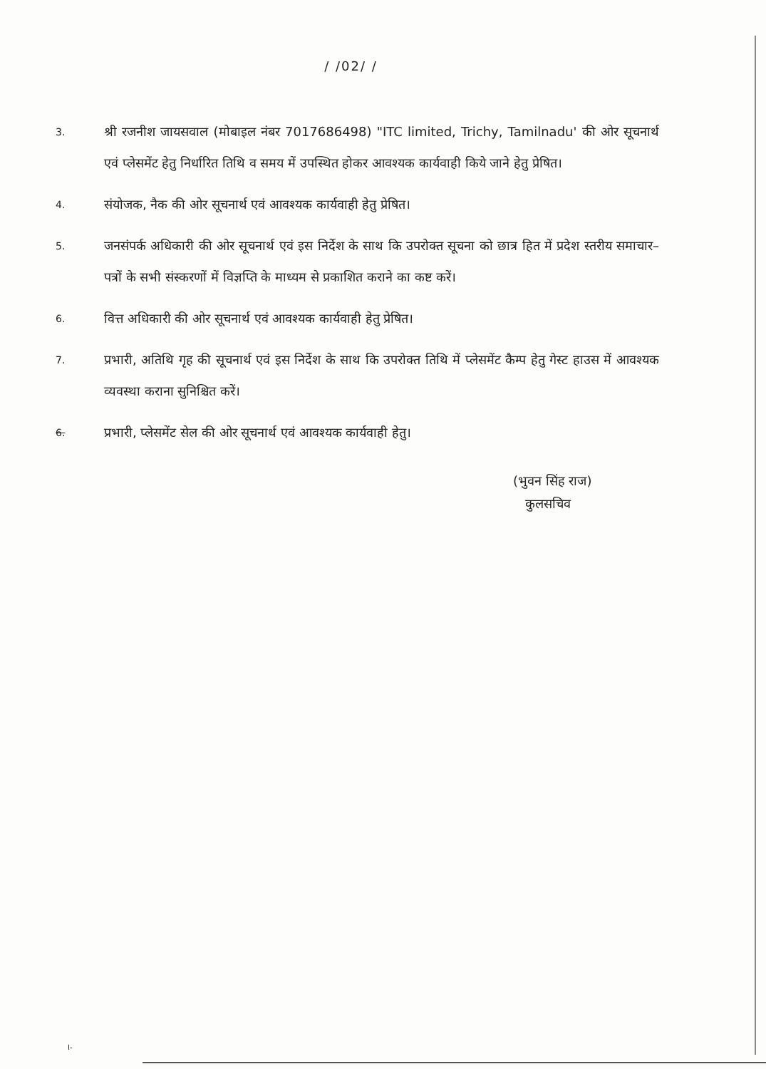/ /02/ /
3.
श्री रजनीश जायसवाल (मोबाइल नंबर 7017686498) "ITC limited, Trichy, Tamilnadu' की ओर सूचनार्थ एवं प्लेसमेंट हेतु निर्धारित तिथि व समय में उपस्थित होकर आवश्यक कार्यवाही किये जाने हेतु प्रेषित।
4.
संयोजक, नैक की ओर सूचनार्थ एवं आवश्यक कार्यवाही हेतु प्रेषित।
5.
जनसंपर्क अधिकारी की ओर सूचनार्थ एवं इस निर्देश के साथ कि उपरोक्त सूचना को छात्र हित में प्रदेश स्तरीय समाचार–पत्रों के सभी संस्करणों में विज्ञप्ति के माध्यम से प्रकाशित कराने का कष्ट करें।
6.
वित्त अधिकारी की ओर सूचनार्थ एवं आवश्यक कार्यवाही हेतु प्रेषित।
7.
प्रभारी, अतिथि गृह की सूचनार्थ एवं इस निर्देश के साथ कि उपरोक्त तिथि में प्लेसमेंट कैम्प हेतु गेस्ट हाउस में आवश्यक व्यवस्था कराना सुनिश्चित करें।
6.
प्रभारी, प्लेसमेंट सेल की ओर सूचनार्थ एवं आवश्यक कार्यवाही हेतु।
(भुवन सिंह राज)
कुलसचिव
I-